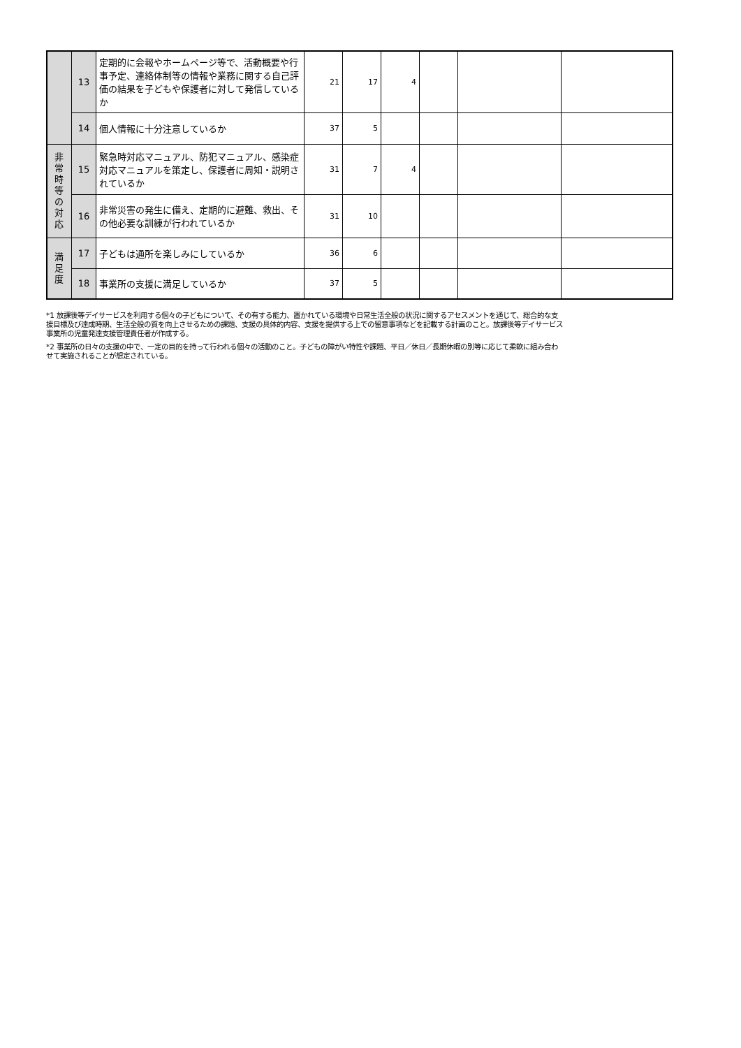| | 13 | 定期的に会報やホームページ等で、活動概要や行事予定、連絡体制等の情報や業務に関する自己評価の結果を子どもや保護者に対して発信しているか | 21 | 17 | 4 | | | |
| | 14 | 個人情報に十分注意しているか | 37 | 5 | | | | |
| 非 常 時 等 の 対 応 | 15 | 緊急時対応マニュアル、防犯マニュアル、感染症対応マニュアルを策定し、保護者に周知・説明されているか | 31 | 7 | 4 | | | |
| | 16 | 非常災害の発生に備え、定期的に避難、救出、その他必要な訓練が行われているか | 31 | 10 | | | | |
| 満 足 度 | 17 | 子どもは通所を楽しみにしているか | 36 | 6 | | | | |
| | 18 | 事業所の支援に満足しているか | 37 | 5 | | | | |
*1 放課後等デイサービスを利用する個々の子どもについて、その有する能力、置かれている環境や日常生活全般の状況に関するアセスメントを通じて、総合的な支援目標及び達成時期、生活全般の質を向上させるための課題、支援の具体的内容、支援を提供する上での留意事項などを記載する計画のこと。放課後等デイサービス事業所の児童発達支援管理責任者が作成する。
*2 事業所の日々の支援の中で、一定の目的を持って行われる個々の活動のこと。子どもの障がい特性や課題、平日／休日／長期休暇の別等に応じて柔軟に組み合わせて実施されることが想定されている。